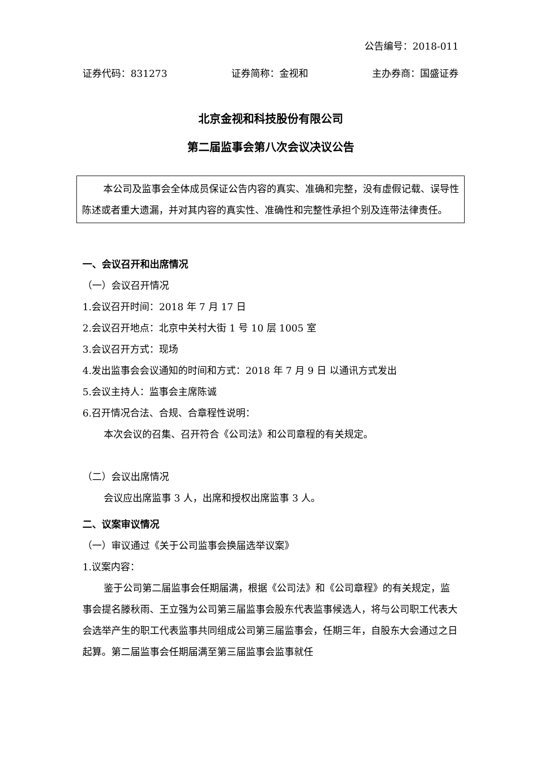公告编号：2018-011
证券代码：831273 证券简称：金视和 主办券商：国盛证券
北京金视和科技股份有限公司
第二届监事会第八次会议决议公告
本公司及监事会全体成员保证公告内容的真实、准确和完整，没有虚假记载、误导性陈述或者重大遗漏，并对其内容的真实性、准确性和完整性承担个别及连带法律责任。
一、会议召开和出席情况
（一）会议召开情况
1.会议召开时间：2018 年 7 月 17 日
2.会议召开地点：北京中关村大街 1 号 10 层 1005 室
3.会议召开方式：现场
4.发出监事会会议通知的时间和方式：2018 年 7 月 9 日 以通讯方式发出
5.会议主持人：监事会主席陈诚
6.召开情况合法、合规、合章程性说明：
本次会议的召集、召开符合《公司法》和公司章程的有关规定。
（二）会议出席情况
会议应出席监事 3 人，出席和授权出席监事 3 人。
二、议案审议情况
（一）审议通过《关于公司监事会换届选举议案》
1.议案内容：
鉴于公司第二届监事会任期届满，根据《公司法》和《公司章程》的有关规定，监事会提名滕秋雨、王立强为公司第三届监事会股东代表监事候选人，将与公司职工代表大会选举产生的职工代表监事共同组成公司第三届监事会，任期三年，自股东大会通过之日起算。第二届监事会任期届满至第三届监事会监事就任